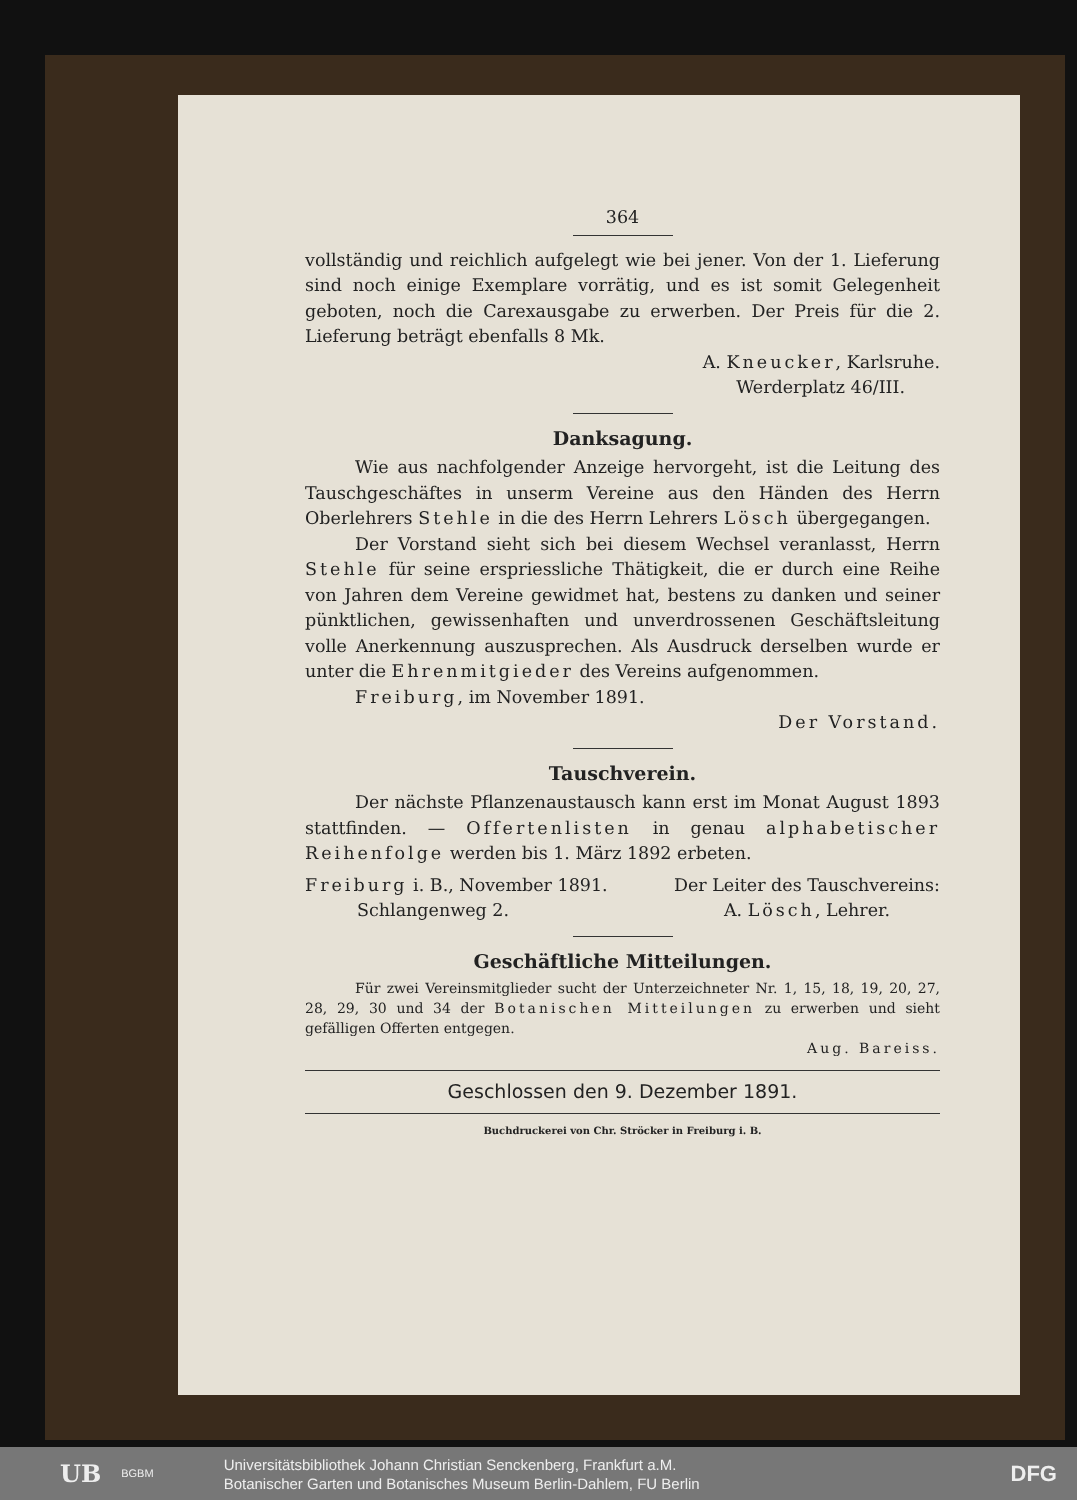364
vollständig und reichlich aufgelegt wie bei jener. Von der 1. Lieferung sind noch einige Exemplare vorrätig, und es ist somit Gelegenheit geboten, noch die Carexausgabe zu erwerben. Der Preis für die 2. Lieferung beträgt ebenfalls 8 Mk.
A. Kneucker, Karlsruhe.
Werderplatz 46/III.
Danksagung.
Wie aus nachfolgender Anzeige hervorgeht, ist die Leitung des Tauschgeschäftes in unserm Vereine aus den Händen des Herrn Oberlehrers Stehle in die des Herrn Lehrers Lösch übergegangen.
Der Vorstand sieht sich bei diesem Wechsel veranlasst, Herrn Stehle für seine erspriessliche Thätigkeit, die er durch eine Reihe von Jahren dem Vereine gewidmet hat, bestens zu danken und seiner pünktlichen, gewissenhaften und unverdrossenen Geschäftsleitung volle Anerkennung auszusprechen. Als Ausdruck derselben wurde er unter die Ehrenmitgieder des Vereins aufgenommen.
Freiburg, im November 1891.
Der Vorstand.
Tauschverein.
Der nächste Pflanzenaustausch kann erst im Monat August 1893 stattfinden. — Offertenlisten in genau alphabetischer Reihenfolge werden bis 1. März 1892 erbeten.
Freiburg i. B., November 1891.
Schlangenweg 2.
Der Leiter des Tauschvereins:
A. Lösch, Lehrer.
Geschäftliche Mitteilungen.
Für zwei Vereinsmitglieder sucht der Unterzeichneter Nr. 1, 15, 18, 19, 20, 27, 28, 29, 30 und 34 der Botanischen Mitteilungen zu erwerben und sieht gefälligen Offerten entgegen.
Aug. Bareiss.
Geschlossen den 9. Dezember 1891.
Buchdruckerei von Chr. Ströcker in Freiburg i. B.
UB BGBM
Universitätsbibliothek Johann Christian Senckenberg, Frankfurt a.M.
Botanischer Garten und Botanisches Museum Berlin-Dahlem, FU Berlin
DFG